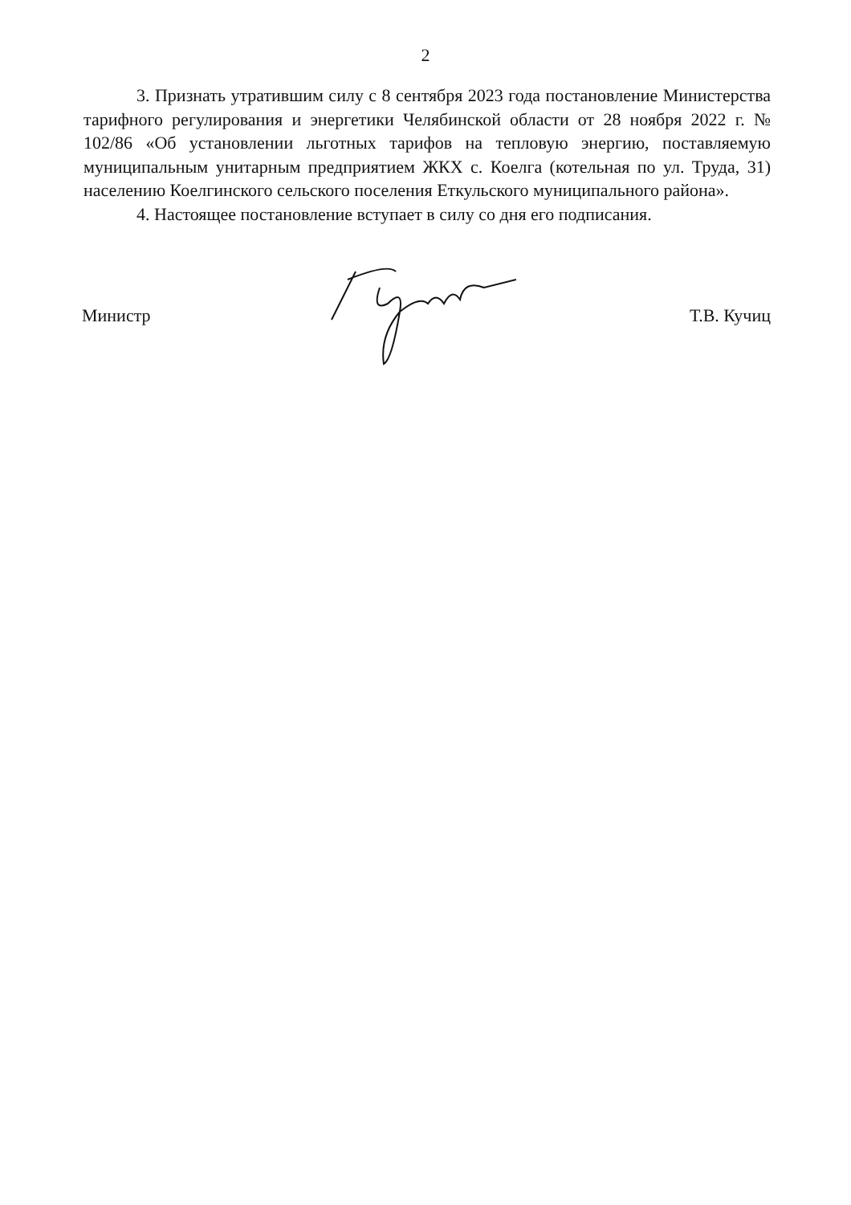2
3. Признать утратившим силу с 8 сентября 2023 года постановление Министерства тарифного регулирования и энергетики Челябинской области от 28 ноября 2022 г. № 102/86 «Об установлении льготных тарифов на тепловую энергию, поставляемую муниципальным унитарным предприятием ЖКХ с. Коелга (котельная по ул. Труда, 31) населению Коелгинского сельского поселения Еткульского муниципального района».
4. Настоящее постановление вступает в силу со дня его подписания.
Министр Т.В. Кучиц